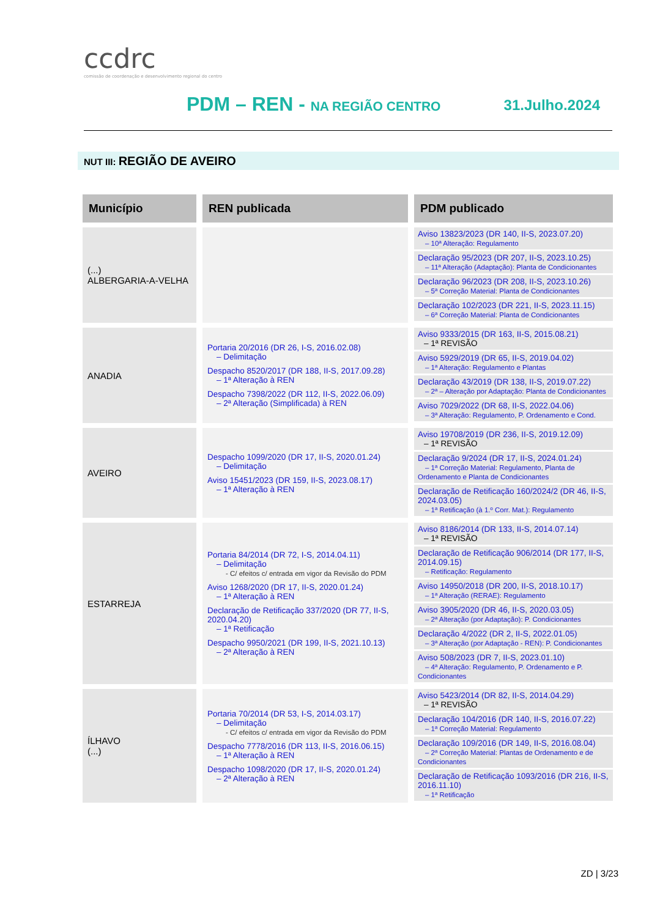ccdrc
comissão de coordenação e desenvolvimento regional do centro
PDM – REN - NA REGIÃO CENTRO 31.Julho.2024
NUT III: REGIÃO DE AVEIRO
| Município | REN publicada | PDM publicado |
| --- | --- | --- |
| (...) ALBERGARIA-A-VELHA | | Aviso 13823/2023 (DR 140, II-S, 2023.07.20) – 10ª Alteração: Regulamento Declaração 95/2023 (DR 207, II-S, 2023.10.25) – 11ª Alteração (Adaptação): Planta de Condicionantes Declaração 96/2023 (DR 208, II-S, 2023.10.26) – 5ª Correção Material: Planta de Condicionantes Declaração 102/2023 (DR 221, II-S, 2023.11.15) – 6ª Correção Material: Planta de Condicionantes |
| ANADIA | Portaria 20/2016 (DR 26, I-S, 2016.02.08) – Delimitação Despacho 8520/2017 (DR 188, II-S, 2017.09.28) – 1ª Alteração à REN Despacho 7398/2022 (DR 112, II-S, 2022.06.09) – 2ª Alteração (Simplificada) à REN | Aviso 9333/2015 (DR 163, II-S, 2015.08.21) – 1ª REVISÃO Aviso 5929/2019 (DR 65, II-S, 2019.04.02) – 1ª Alteração: Regulamento e Plantas Declaração 43/2019 (DR 138, II-S, 2019.07.22) – 2ª – Alteração por Adaptação: Planta de Condicionantes Aviso 7029/2022 (DR 68, II-S, 2022.04.06) – 3ª Alteração: Regulamento, P. Ordenamento e Cond. |
| AVEIRO | Despacho 1099/2020 (DR 17, II-S, 2020.01.24) – Delimitação Aviso 15451/2023 (DR 159, II-S, 2023.08.17) – 1ª Alteração à REN | Aviso 19708/2019 (DR 236, II-S, 2019.12.09) – 1ª REVISÃO Declaração 9/2024 (DR 17, II-S, 2024.01.24) – 1ª Correção Material: Regulamento, Planta de Ordenamento e Planta de Condicionantes Declaração de Retificação 160/2024/2 (DR 46, II-S, 2024.03.05) – 1ª Retificação (à 1.º Corr. Mat.): Regulamento |
| ESTARREJA | Portaria 84/2014 (DR 72, I-S, 2014.04.11) – Delimitação - C/ efeitos c/ entrada em vigor da Revisão do PDM Aviso 1268/2020 (DR 17, II-S, 2020.01.24) – 1ª Alteração à REN Declaração de Retificação 337/2020 (DR 77, II-S, 2020.04.20) – 1ª Retificação Despacho 9950/2021 (DR 199, II-S, 2021.10.13) – 2ª Alteração à REN | Aviso 8186/2014 (DR 133, II-S, 2014.07.14) – 1ª REVISÃO Declaração de Retificação 906/2014 (DR 177, II-S, 2014.09.15) – Retificação: Regulamento Aviso 14950/2018 (DR 200, II-S, 2018.10.17) – 1ª Alteração (RERAE): Regulamento Aviso 3905/2020 (DR 46, II-S, 2020.03.05) – 2ª Alteração (por Adaptação): P. Condicionantes Declaração 4/2022 (DR 2, II-S, 2022.01.05) – 3ª Alteração (por Adaptação - REN): P. Condicionantes Aviso 508/2023 (DR 7, II-S, 2023.01.10) – 4ª Alteração: Regulamento, P. Ordenamento e P. Condicionantes |
| ÍLHAVO (...) | Portaria 70/2014 (DR 53, I-S, 2014.03.17) – Delimitação - C/ efeitos c/ entrada em vigor da Revisão do PDM Despacho 7778/2016 (DR 113, II-S, 2016.06.15) – 1ª Alteração à REN Despacho 1098/2020 (DR 17, II-S, 2020.01.24) – 2ª Alteração à REN | Aviso 5423/2014 (DR 82, II-S, 2014.04.29) – 1ª REVISÃO Declaração 104/2016 (DR 140, II-S, 2016.07.22) – 1ª Correção Material: Regulamento Declaração 109/2016 (DR 149, II-S, 2016.08.04) – 2ª Correção Material: Plantas de Ordenamento e de Condicionantes Declaração de Retificação 1093/2016 (DR 216, II-S, 2016.11.10) – 1ª Retificação |
ZD | 3/23